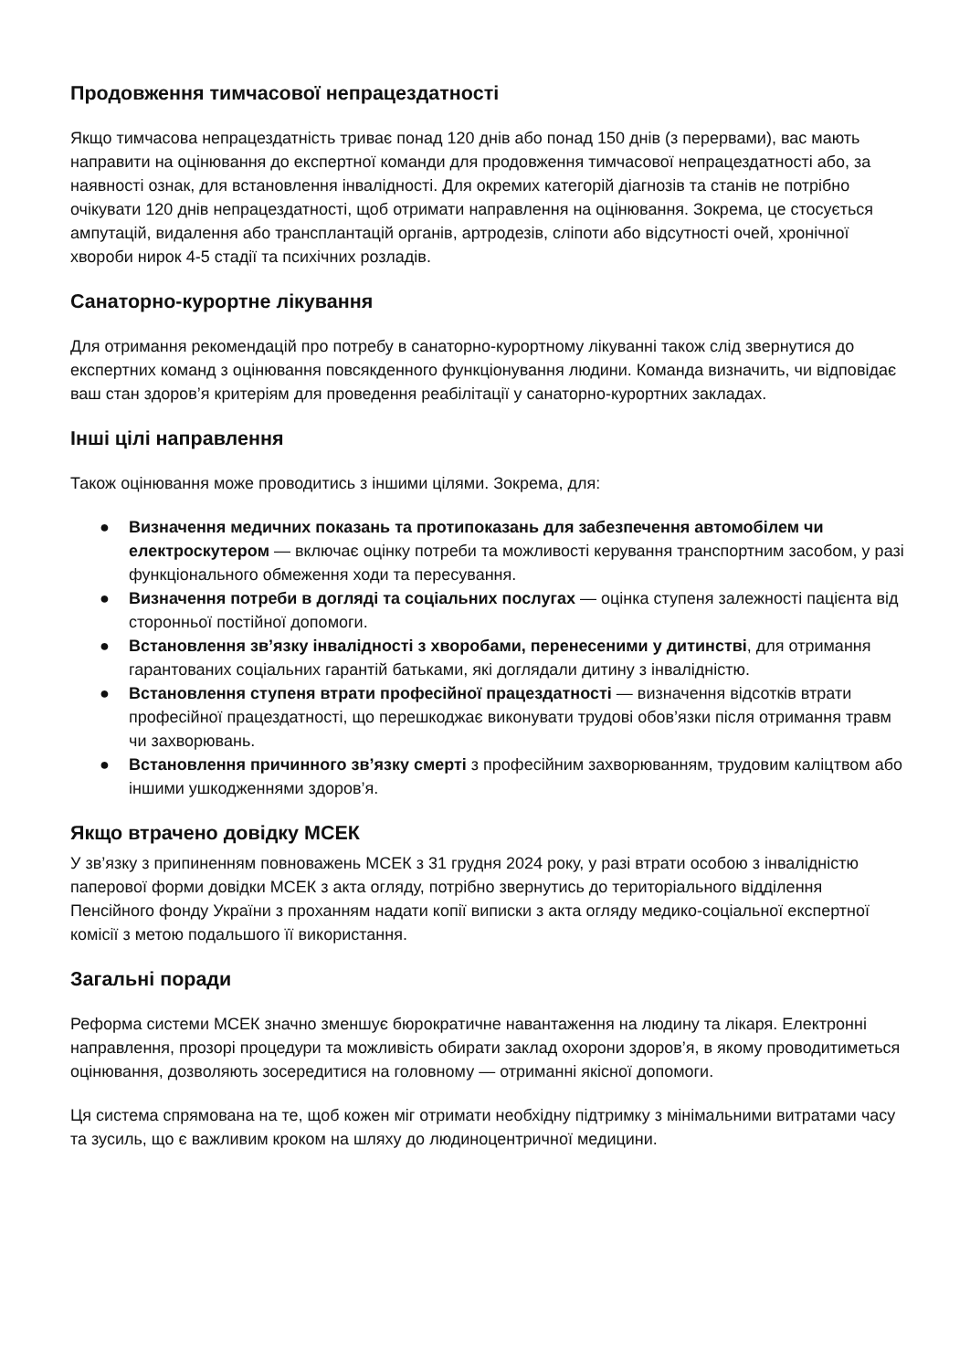Продовження тимчасової непрацездатності
Якщо тимчасова непрацездатність триває понад 120 днів або понад 150 днів (з перервами), вас мають направити на оцінювання до експертної команди для продовження тимчасової непрацездатності або, за наявності ознак, для встановлення інвалідності. Для окремих категорій діагнозів та станів не потрібно очікувати 120 днів непрацездатності, щоб отримати направлення на оцінювання. Зокрема, це стосується ампутацій, видалення або трансплантацій органів, артродезів, сліпоти або відсутності очей, хронічної хвороби нирок 4-5 стадії та психічних розладів.
Санаторно-курортне лікування
Для отримання рекомендацій про потребу в санаторно-курортному лікуванні також слід звернутися до експертних команд з оцінювання повсякденного функціонування людини. Команда визначить, чи відповідає ваш стан здоров’я критеріям для проведення реабілітації у санаторно-курортних закладах.
Інші цілі направлення
Також оцінювання може проводитись з іншими цілями. Зокрема, для:
● Визначення медичних показань та протипоказань для забезпечення автомобілем чи електроскутером — включає оцінку потреби та можливості керування транспортним засобом, у разі функціонального обмеження ходи та пересування.
● Визначення потреби в догляді та соціальних послугах — оцінка ступеня залежності пацієнта від сторонньої постійної допомоги.
● Встановлення зв’язку інвалідності з хворобами, перенесеними у дитинстві, для отримання гарантованих соціальних гарантій батьками, які доглядали дитину з інвалідністю.
● Встановлення ступеня втрати професійної працездатності — визначення відсотків втрати професійної працездатності, що перешкоджає виконувати трудові обов’язки після отримання травм чи захворювань.
● Встановлення причинного зв’язку смерті з професійним захворюванням, трудовим каліцтвом або іншими ушкодженнями здоров’я.
Якщо втрачено довідку МСЕК
У зв’язку з припиненням повноважень МСЕК з 31 грудня 2024 року, у разі втрати особою з інвалідністю паперової форми довідки МСЕК з акта огляду, потрібно звернутись до територіального відділення Пенсійного фонду України з проханням надати копії виписки з акта огляду медико-соціальної експертної комісії з метою подальшого її використання.
Загальні поради
Реформа системи МСЕК значно зменшує бюрократичне навантаження на людину та лікаря. Електронні направлення, прозорі процедури та можливість обирати заклад охорони здоров’я, в якому проводитиметься оцінювання, дозволяють зосередитися на головному — отриманні якісної допомоги.
Ця система спрямована на те, щоб кожен міг отримати необхідну підтримку з мінімальними витратами часу та зусиль, що є важливим кроком на шляху до людиноцентричної медицини.